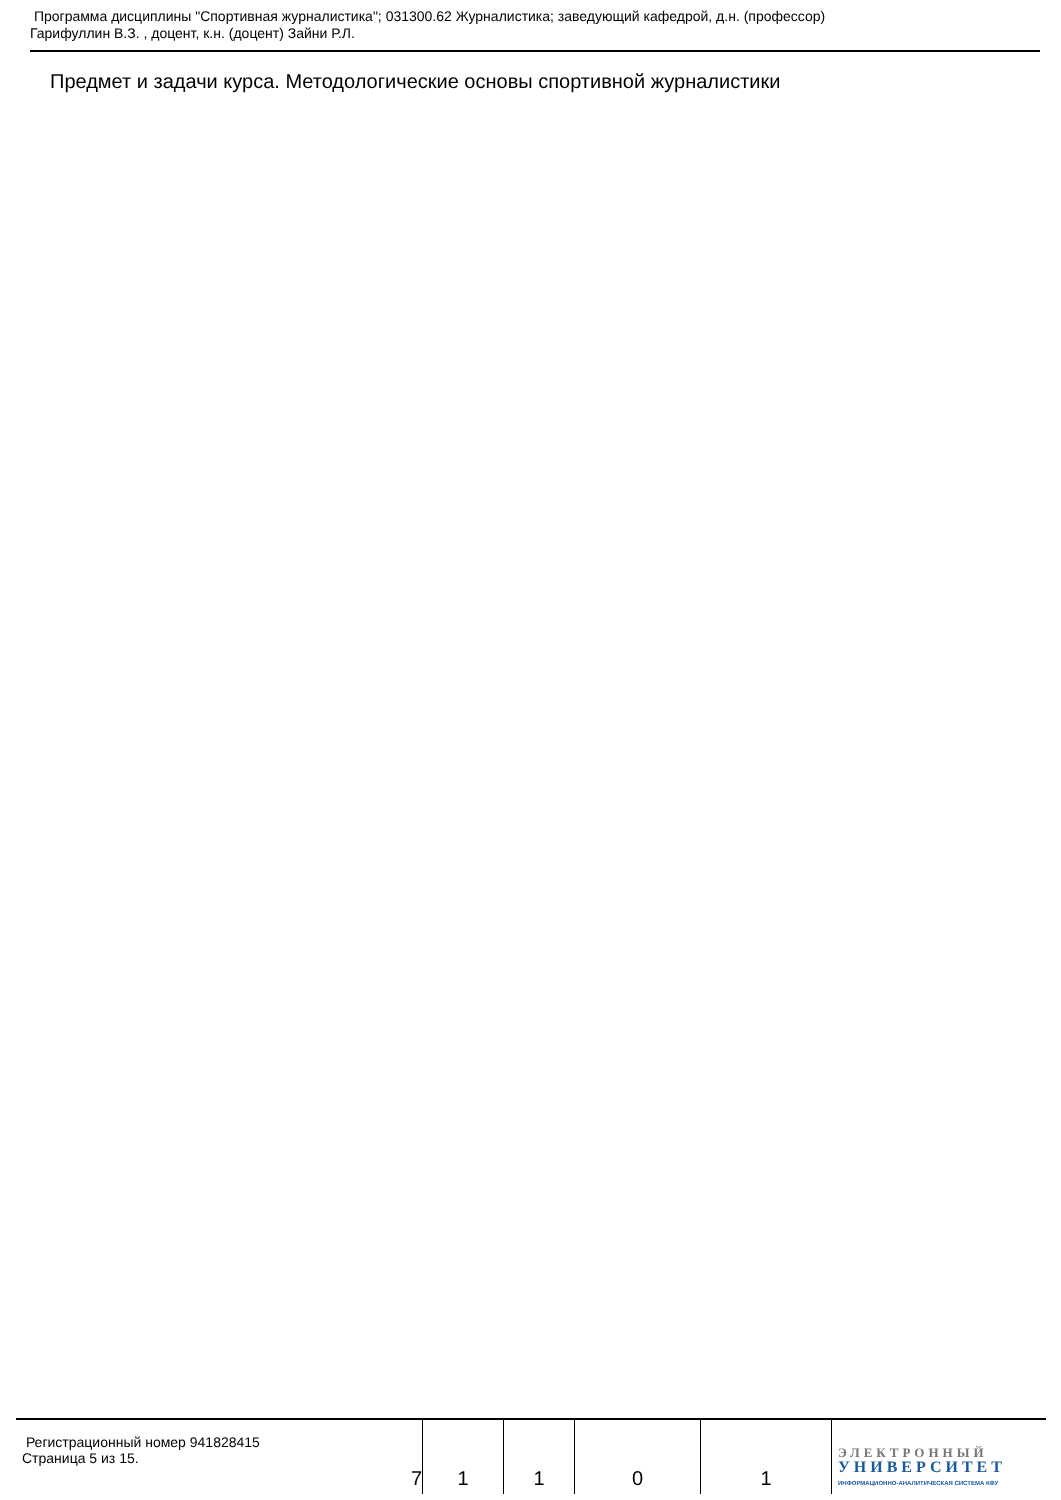Программа дисциплины "Спортивная журналистика"; 031300.62 Журналистика; заведующий кафедрой, д.н. (профессор)
Гарифуллин В.З. , доцент, к.н. (доцент) Зайни Р.Л.
Предмет и задачи курса. Методологические основы спортивной журналистики
| Регистрационный номер 941828415 Страница 5 из 15. | 7 | 1 | 1 | 0 | 1 | ЭЛЕКТРОННЫЙ УНИВЕРСИТЕТ ИНФОРМАЦИОННО-АНАЛИТИЧЕСКАЯ СИСТЕМА КФУ |